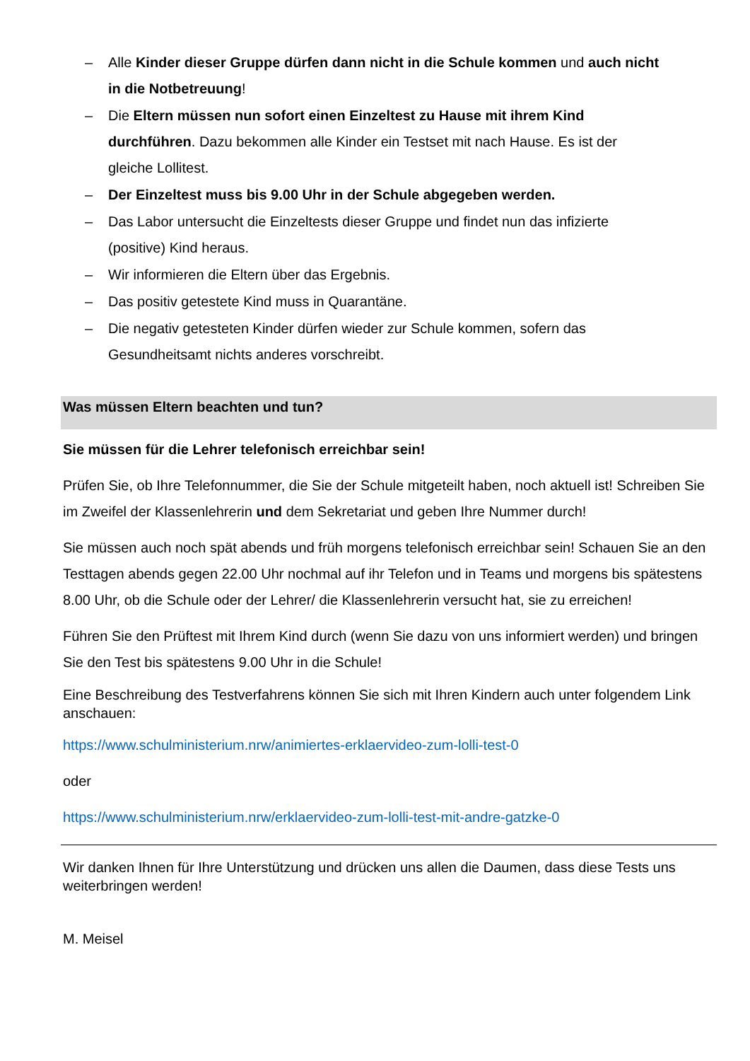– Alle Kinder dieser Gruppe dürfen dann nicht in die Schule kommen und auch nicht in die Notbetreuung!
– Die Eltern müssen nun sofort einen Einzeltest zu Hause mit ihrem Kind durchführen. Dazu bekommen alle Kinder ein Testset mit nach Hause. Es ist der gleiche Lollitest.
– Der Einzeltest muss bis 9.00 Uhr in der Schule abgegeben werden.
– Das Labor untersucht die Einzeltests dieser Gruppe und findet nun das infizierte (positive) Kind heraus.
– Wir informieren die Eltern über das Ergebnis.
– Das positiv getestete Kind muss in Quarantäne.
– Die negativ getesteten Kinder dürfen wieder zur Schule kommen, sofern das Gesundheitsamt nichts anderes vorschreibt.
Was müssen Eltern beachten und tun?
Sie müssen für die Lehrer telefonisch erreichbar sein!
Prüfen Sie, ob Ihre Telefonnummer, die Sie der Schule mitgeteilt haben, noch aktuell ist! Schreiben Sie im Zweifel der Klassenlehrerin und dem Sekretariat und geben Ihre Nummer durch!
Sie müssen auch noch spät abends und früh morgens telefonisch erreichbar sein! Schauen Sie an den Testtagen abends gegen 22.00 Uhr nochmal auf ihr Telefon und in Teams und morgens bis spätestens 8.00 Uhr, ob die Schule oder der Lehrer/ die Klassenlehrerin versucht hat, sie zu erreichen!
Führen Sie den Prüftest mit Ihrem Kind durch (wenn Sie dazu von uns informiert werden) und bringen Sie den Test bis spätestens 9.00 Uhr in die Schule!
Eine Beschreibung des Testverfahrens können Sie sich mit Ihren Kindern auch unter folgendem Link anschauen:
https://www.schulministerium.nrw/animiertes-erklaervideo-zum-lolli-test-0
oder
https://www.schulministerium.nrw/erklaervideo-zum-lolli-test-mit-andre-gatzke-0
Wir danken Ihnen für Ihre Unterstützung und drücken uns allen die Daumen, dass diese Tests uns weiterbringen werden!
M. Meisel